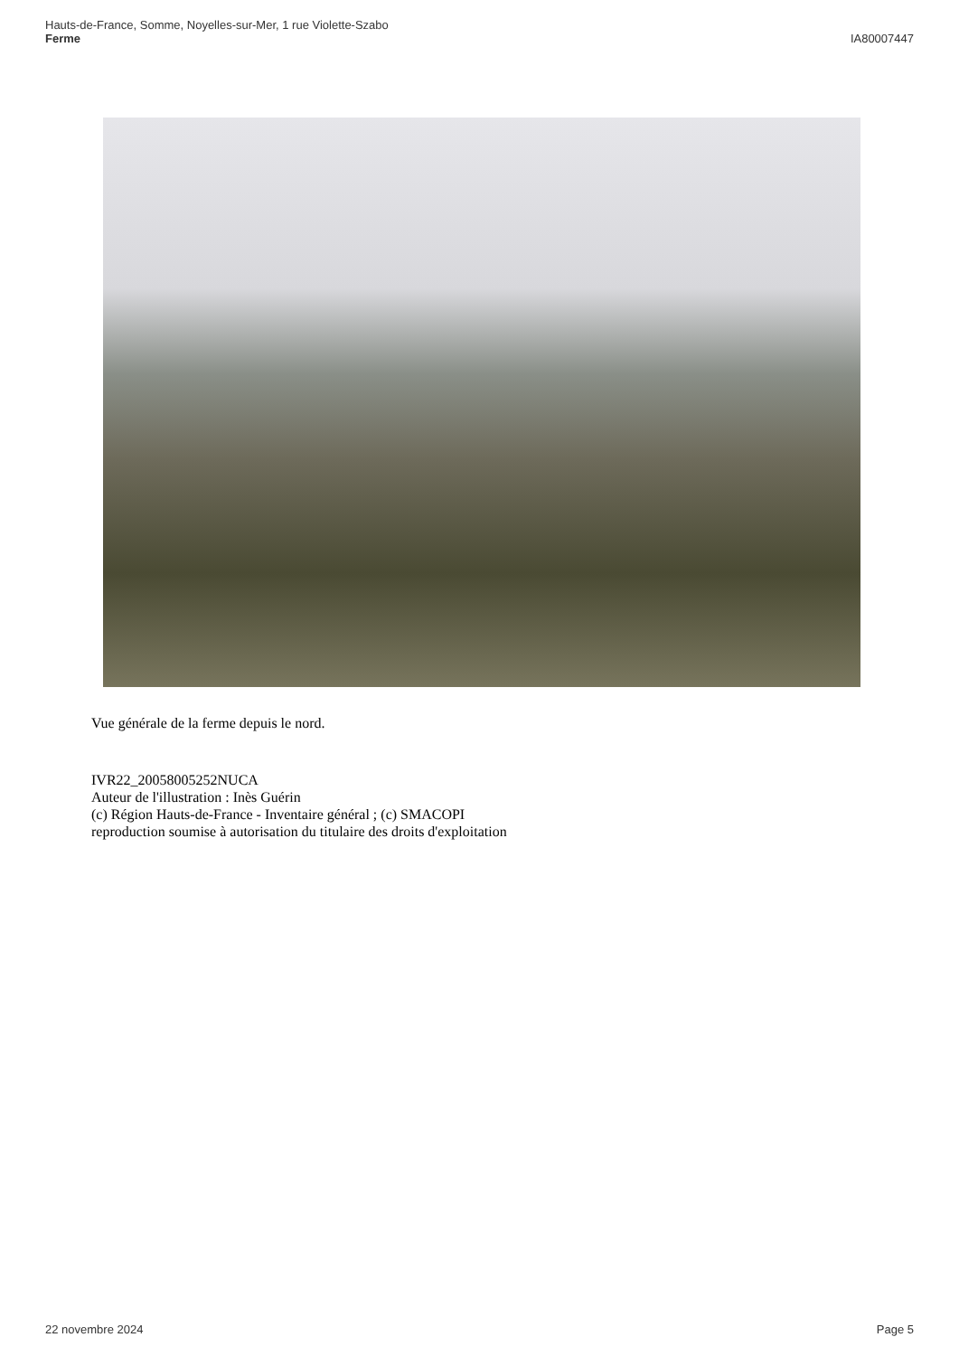Hauts-de-France, Somme, Noyelles-sur-Mer, 1 rue Violette-Szabo
Ferme
IA80007447
Vue générale de la ferme depuis le nord.
IVR22_20058005252NUCA
Auteur de l'illustration : Inès Guérin
(c) Région Hauts-de-France - Inventaire général ; (c) SMACOPI
reproduction soumise à autorisation du titulaire des droits d'exploitation
22 novembre 2024 Page 5